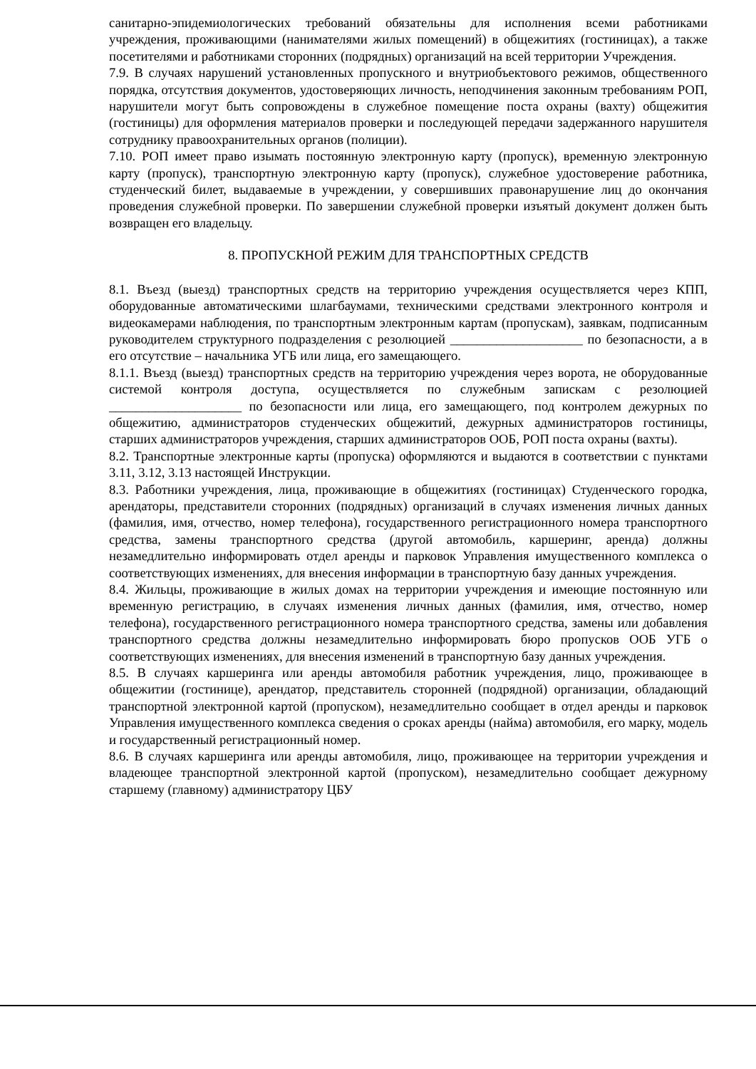санитарно-эпидемиологических требований обязательны для исполнения всеми работниками учреждения, проживающими (нанимателями жилых помещений) в общежитиях (гостиницах), а также посетителями и работниками сторонних (подрядных) организаций на всей территории Учреждения.
7.9. В случаях нарушений установленных пропускного и внутриобъектового режимов, общественного порядка, отсутствия документов, удостоверяющих личность, неподчинения законным требованиям РОП, нарушители могут быть сопровождены в служебное помещение поста охраны (вахту) общежития (гостиницы) для оформления материалов проверки и последующей передачи задержанного нарушителя сотруднику правоохранительных органов (полиции).
7.10. РОП имеет право изымать постоянную электронную карту (пропуск), временную электронную карту (пропуск), транспортную электронную карту (пропуск), служебное удостоверение работника, студенческий билет, выдаваемые в учреждении, у совершивших правонарушение лиц до окончания проведения служебной проверки. По завершении служебной проверки изъятый документ должен быть возвращен его владельцу.
8. ПРОПУСКНОЙ РЕЖИМ ДЛЯ ТРАНСПОРТНЫХ СРЕДСТВ
8.1. Въезд (выезд) транспортных средств на территорию учреждения осуществляется через КПП, оборудованные автоматическими шлагбаумами, техническими средствами электронного контроля и видеокамерами наблюдения, по транспортным электронным картам (пропускам), заявкам, подписанным руководителем структурного подразделения с резолюцией ____________________ по безопасности, а в его отсутствие – начальника УГБ или лица, его замещающего.
8.1.1. Въезд (выезд) транспортных средств на территорию учреждения через ворота, не оборудованные системой контроля доступа, осуществляется по служебным запискам с резолюцией ____________________ по безопасности или лица, его замещающего, под контролем дежурных по общежитию, администраторов студенческих общежитий, дежурных администраторов гостиницы, старших администраторов учреждения, старших администраторов ООБ, РОП поста охраны (вахты).
8.2. Транспортные электронные карты (пропуска) оформляются и выдаются в соответствии с пунктами 3.11, 3.12, 3.13 настоящей Инструкции.
8.3. Работники учреждения, лица, проживающие в общежитиях (гостиницах) Студенческого городка, арендаторы, представители сторонних (подрядных) организаций в случаях изменения личных данных (фамилия, имя, отчество, номер телефона), государственного регистрационного номера транспортного средства, замены транспортного средства (другой автомобиль, каршеринг, аренда) должны незамедлительно информировать отдел аренды и парковок Управления имущественного комплекса о соответствующих изменениях, для внесения информации в транспортную базу данных учреждения.
8.4. Жильцы, проживающие в жилых домах на территории учреждения и имеющие постоянную или временную регистрацию, в случаях изменения личных данных (фамилия, имя, отчество, номер телефона), государственного регистрационного номера транспортного средства, замены или добавления транспортного средства должны незамедлительно информировать бюро пропусков ООБ УГБ о соответствующих изменениях, для внесения изменений в транспортную базу данных учреждения.
8.5. В случаях каршеринга или аренды автомобиля работник учреждения, лицо, проживающее в общежитии (гостинице), арендатор, представитель сторонней (подрядной) организации, обладающий транспортной электронной картой (пропуском), незамедлительно сообщает в отдел аренды и парковок Управления имущественного комплекса сведения о сроках аренды (найма) автомобиля, его марку, модель и государственный регистрационный номер.
8.6. В случаях каршеринга или аренды автомобиля, лицо, проживающее на территории учреждения и владеющее транспортной электронной картой (пропуском), незамедлительно сообщает дежурному старшему (главному) администратору ЦБУ